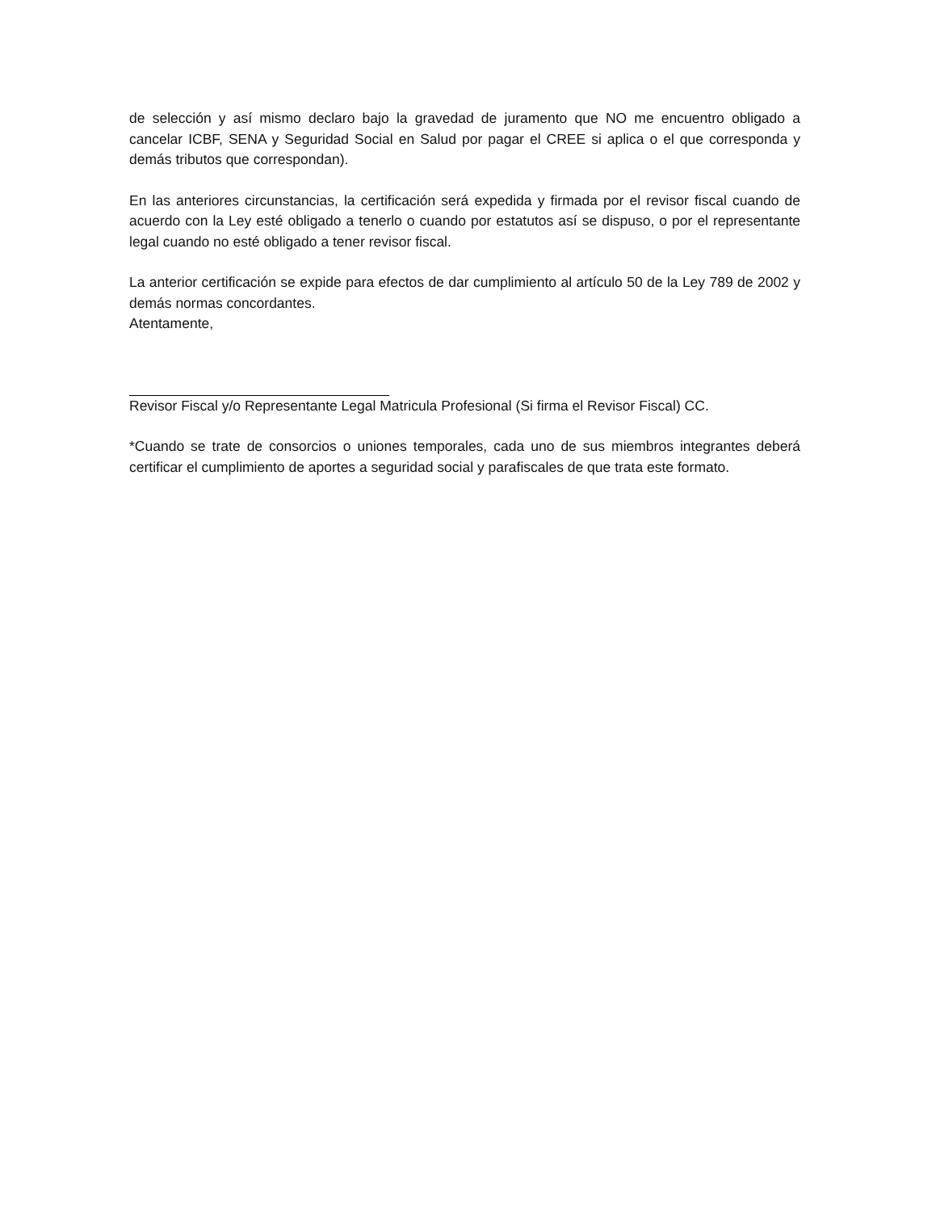de selección y así mismo declaro bajo la gravedad de juramento que NO me encuentro obligado a cancelar ICBF, SENA y Seguridad Social en Salud por pagar el CREE si aplica o el que corresponda y demás tributos que correspondan).
En las anteriores circunstancias, la certificación será expedida y firmada por el revisor fiscal cuando de acuerdo con la Ley esté obligado a tenerlo o cuando por estatutos así se dispuso, o por el representante legal cuando no esté obligado a tener revisor fiscal.
La anterior certificación se expide para efectos de dar cumplimiento al artículo 50 de la Ley 789 de 2002 y demás normas concordantes.
Atentamente,
Revisor Fiscal y/o Representante Legal Matricula Profesional (Si firma el Revisor Fiscal) CC.
*Cuando se trate de consorcios o uniones temporales, cada uno de sus miembros integrantes deberá certificar el cumplimiento de aportes a seguridad social y parafiscales de que trata este formato.